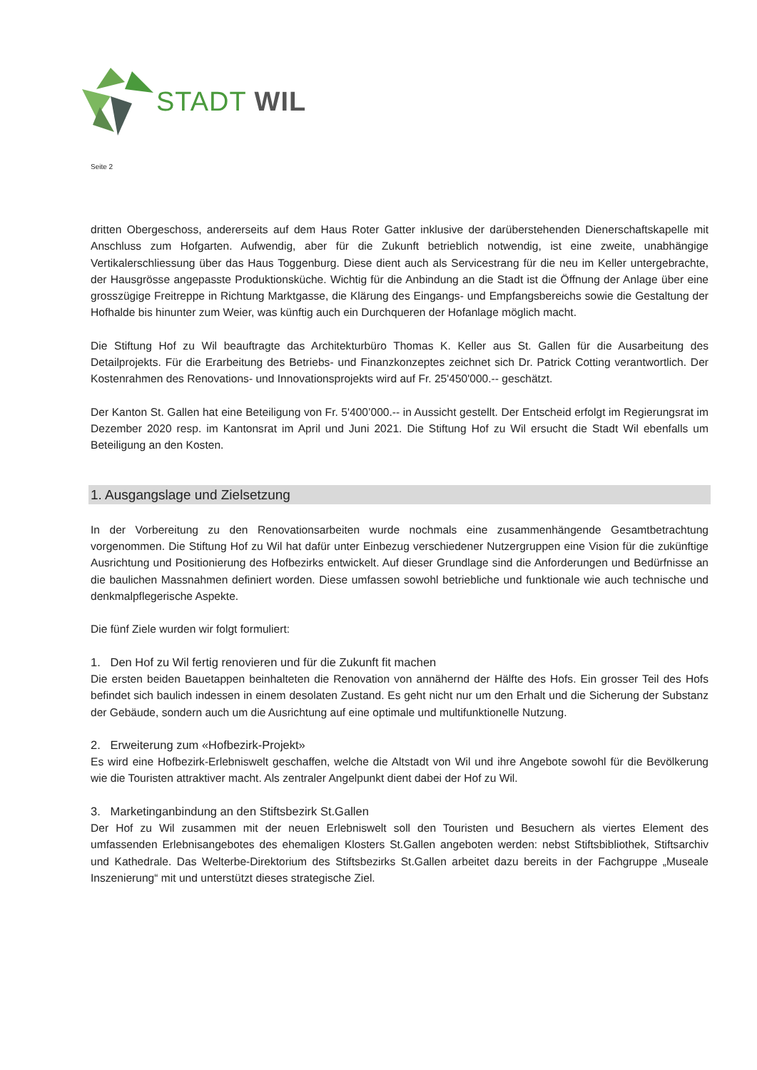STADT WIL
Seite 2
dritten Obergeschoss, andererseits auf dem Haus Roter Gatter inklusive der darüberstehenden Dienerschaftska­pelle mit Anschluss zum Hofgarten. Aufwendig, aber für die Zukunft betrieblich notwendig, ist eine zweite, unab­hängige Vertikalerschliessung über das Haus Toggenburg. Diese dient auch als Servicestrang für die neu im Keller untergebrachte, der Hausgrösse angepasste Produktionsküche. Wichtig für die Anbindung an die Stadt ist die Öffnung der Anlage über eine grosszügige Freitreppe in Richtung Marktgasse, die Klärung des Eingangs- und Empfangsbereichs sowie die Gestaltung der Hofhalde bis hinunter zum Weier, was künftig auch ein Durchqueren der Hofanlage möglich macht.
Die Stiftung Hof zu Wil beauftragte das Architekturbüro Thomas K. Keller aus St. Gallen für die Ausarbeitung des Detailprojekts. Für die Erarbeitung des Betriebs- und Finanzkonzeptes zeichnet sich Dr. Patrick Cotting verantwort­lich. Der Kostenrahmen des Renovations- und Innovationsprojekts wird auf Fr. 25'450'000.-- geschätzt.
Der Kanton St. Gallen hat eine Beteiligung von Fr. 5'400’000.-- in Aussicht gestellt. Der Entscheid erfolgt im Re­gierungsrat im Dezember 2020 resp. im Kantonsrat im April und Juni 2021. Die Stiftung Hof zu Wil ersucht die Stadt Wil ebenfalls um Beteiligung an den Kosten.
1. Ausgangslage und Zielsetzung
In der Vorbereitung zu den Renovationsarbeiten wurde nochmals eine zusammenhängende Gesamtbetrachtung vorgenommen. Die Stiftung Hof zu Wil hat dafür unter Einbezug verschiedener Nutzergruppen eine Vision für die zukünftige Ausrichtung und Positionierung des Hofbezirks entwickelt. Auf dieser Grundlage sind die Anforderun­gen und Bedürfnisse an die baulichen Massnahmen definiert worden. Diese umfassen sowohl betriebliche und funktionale wie auch technische und denkmalpflegerische Aspekte.
Die fünf Ziele wurden wir folgt formuliert:
1. Den Hof zu Wil fertig renovieren und für die Zukunft fit machen
Die ersten beiden Bauetappen beinhalteten die Renovation von annähernd der Hälfte des Hofs. Ein grosser Teil des Hofs befindet sich baulich indessen in einem desolaten Zustand. Es geht nicht nur um den Erhalt und die Sicherung der Substanz der Gebäude, sondern auch um die Ausrichtung auf eine optimale und multifunktionelle Nutzung.
2. Erweiterung zum «Hofbezirk-Projekt»
Es wird eine Hofbezirk-Erlebniswelt geschaffen, welche die Altstadt von Wil und ihre Angebote sowohl für die Bevölkerung wie die Touristen attraktiver macht. Als zentraler Angelpunkt dient dabei der Hof zu Wil.
3. Marketinganbindung an den Stiftsbezirk St.Gallen
Der Hof zu Wil zusammen mit der neuen Erlebniswelt soll den Touristen und Besuchern als viertes Element des umfassenden Erlebnisangebotes des ehemaligen Klosters St.Gallen angeboten werden: nebst Stiftsbibliothek, Stiftsarchiv und Kathedrale. Das Welterbe-Direktorium des Stiftsbezirks St.Gallen arbeitet dazu bereits in der Fach­gruppe „Museale Inszenierung“ mit und unterstützt dieses strategische Ziel.